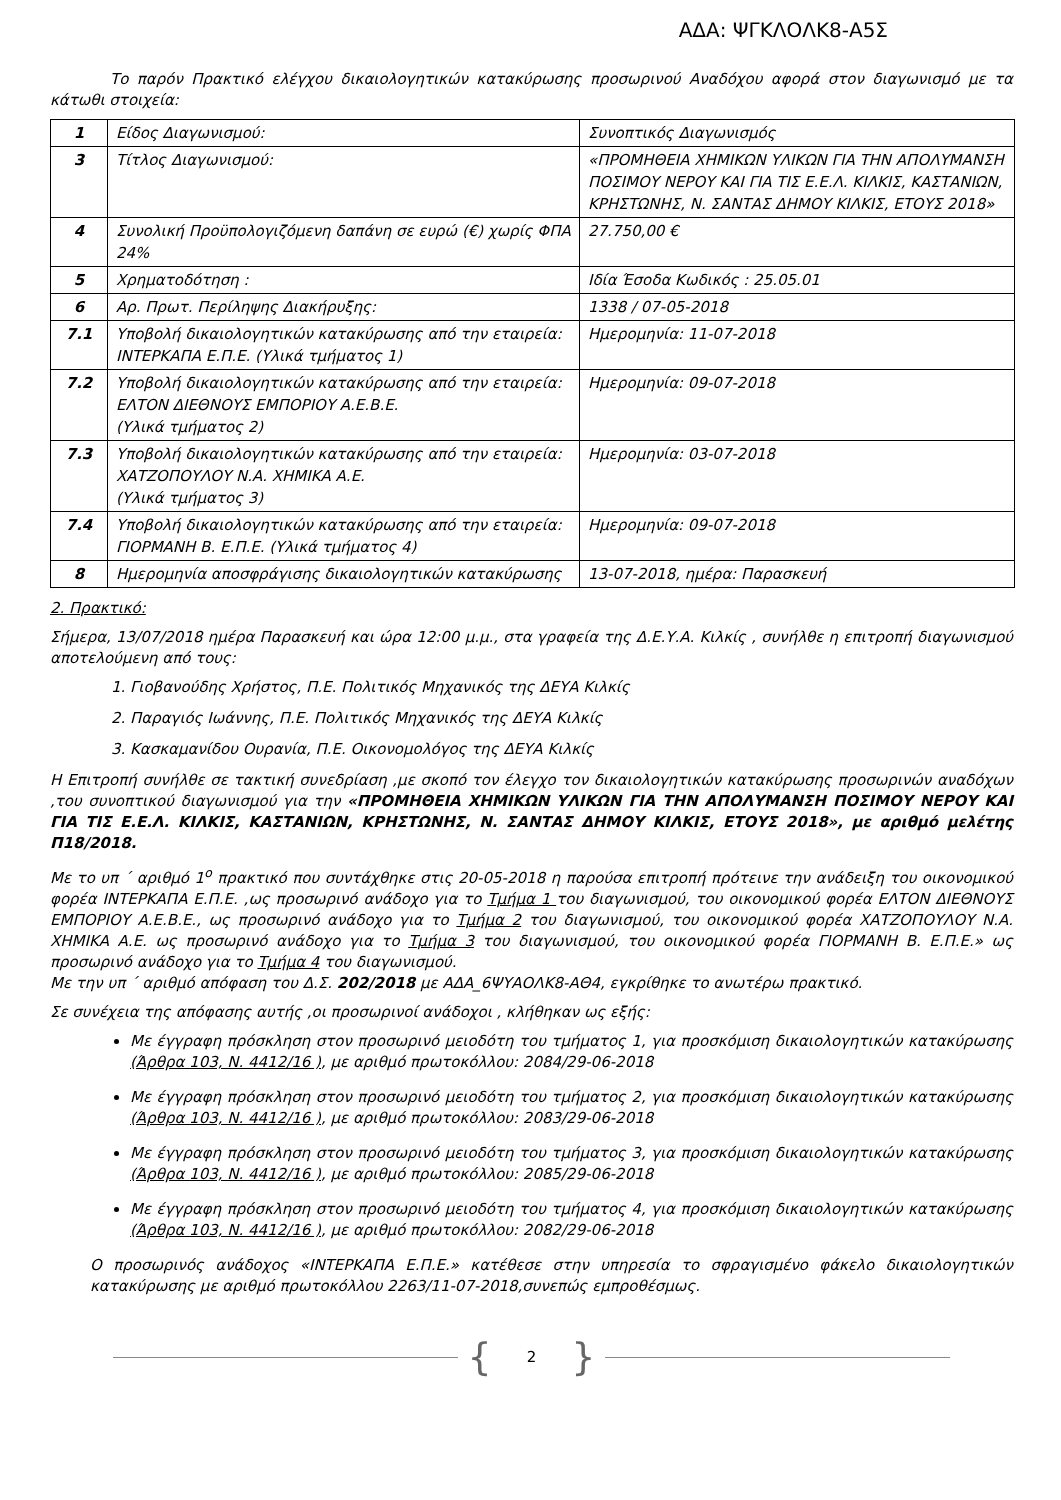ΑΔΑ: ΨΓΚΛΟΛΚ8-Α5Σ
Το παρόν Πρακτικό ελέγχου δικαιολογητικών κατακύρωσης προσωρινού Αναδόχου αφορά στον διαγωνισμό με τα κάτωθι στοιχεία:
| 1 | Είδος Διαγωνισμού: | Συνοπτικός Διαγωνισμός |
| 3 | Τίτλος Διαγωνισμού: | «ΠΡΟΜΗΘΕΙΑ ΧΗΜΙΚΩΝ ΥΛΙΚΩΝ ΓΙΑ ΤΗΝ ΑΠΟΛΥΜΑΝΣΗ ΠΟΣΙΜΟΥ ΝΕΡΟΥ ΚΑΙ ΓΙΑ ΤΙΣ Ε.Ε.Λ. ΚΙΛΚΙΣ, ΚΑΣΤΑΝΙΩΝ, ΚΡΗΣΤΩΝΗΣ, Ν. ΣΑΝΤΑΣ ΔΗΜΟΥ ΚΙΛΚΙΣ, ΕΤΟΥΣ 2018» |
| 4 | Συνολική Προϋπολογιζόμενη δαπάνη σε ευρώ (€) χωρίς ΦΠΑ 24% | 27.750,00 € |
| 5 | Χρηματοδότηση : | Ιδία Έσοδα Κωδικός : 25.05.01 |
| 6 | Αρ. Πρωτ. Περίληψης Διακήρυξης: | 1338 / 07-05-2018 |
| 7.1 | Υποβολή δικαιολογητικών κατακύρωσης από την εταιρεία: ΙΝΤΕΡΚΑΠΑ Ε.Π.Ε. (Υλικά τμήματος 1) | Ημερομηνία: 11-07-2018 |
| 7.2 | Υποβολή δικαιολογητικών κατακύρωσης από την εταιρεία: ΕΛΤΟΝ ΔΙΕΘΝΟΥΣ ΕΜΠΟΡΙΟΥ Α.Ε.Β.Ε. (Υλικά τμήματος 2) | Ημερομηνία: 09-07-2018 |
| 7.3 | Υποβολή δικαιολογητικών κατακύρωσης από την εταιρεία: ΧΑΤΖΟΠΟΥΛΟΥ Ν.Α. ΧΗΜΙΚΑ Α.Ε. (Υλικά τμήματος 3) | Ημερομηνία: 03-07-2018 |
| 7.4 | Υποβολή δικαιολογητικών κατακύρωσης από την εταιρεία: ΓΙΟΡΜΑΝΗ Β. Ε.Π.Ε. (Υλικά τμήματος 4) | Ημερομηνία: 09-07-2018 |
| 8 | Ημερομηνία αποσφράγισης δικαιολογητικών κατακύρωσης | 13-07-2018, ημέρα: Παρασκευή |
2. Πρακτικό:
Σήμερα, 13/07/2018 ημέρα Παρασκευή και ώρα 12:00 μ.μ., στα γραφεία της Δ.Ε.Υ.Α. Κιλκίς , συνήλθε η επιτροπή διαγωνισμού αποτελούμενη από τους:
1. Γιοβανούδης Χρήστος, Π.Ε. Πολιτικός Μηχανικός της ΔΕΥΑ Κιλκίς
2. Παραγιός Ιωάννης, Π.Ε. Πολιτικός Μηχανικός της ΔΕΥΑ Κιλκίς
3. Κασκαμανίδου Ουρανία, Π.Ε. Οικονομολόγος της ΔΕΥΑ Κιλκίς
Η Επιτροπή συνήλθε σε τακτική συνεδρίαση ,με σκοπό τον έλεγχο τον δικαιολογητικών κατακύρωσης προσωρινών αναδόχων ,του συνοπτικού διαγωνισμού για την «ΠΡΟΜΗΘΕΙΑ ΧΗΜΙΚΩΝ ΥΛΙΚΩΝ ΓΙΑ ΤΗΝ ΑΠΟΛΥΜΑΝΣΗ ΠΟΣΙΜΟΥ ΝΕΡΟΥ ΚΑΙ ΓΙΑ ΤΙΣ Ε.Ε.Λ. ΚΙΛΚΙΣ, ΚΑΣΤΑΝΙΩΝ, ΚΡΗΣΤΩΝΗΣ, Ν. ΣΑΝΤΑΣ ΔΗΜΟΥ ΚΙΛΚΙΣ, ΕΤΟΥΣ 2018», με αριθμό μελέτης Π18/2018.
Με το υπ ΄ αριθμό 1<sup>ο</sup> πρακτικό που συντάχθηκε στις 20-05-2018 η παρούσα επιτροπή πρότεινε την ανάδειξη του οικονομικού φορέα ΙΝΤΕΡΚΑΠΑ Ε.Π.Ε. ,ως προσωρινό ανάδοχο για το Τμήμα 1 του διαγωνισμού, του οικονομικού φορέα ΕΛΤΟΝ ΔΙΕΘΝΟΥΣ ΕΜΠΟΡΙΟΥ Α.Ε.Β.Ε., ως προσωρινό ανάδοχο για το Τμήμα 2 του διαγωνισμού, του οικονομικού φορέα ΧΑΤΖΟΠΟΥΛΟΥ Ν.Α. ΧΗΜΙΚΑ Α.Ε. ως προσωρινό ανάδοχο για το Τμήμα 3 του διαγωνισμού, του οικονομικού φορέα ΓΙΟΡΜΑΝΗ Β. Ε.Π.Ε.» ως προσωρινό ανάδοχο για το Τμήμα 4 του διαγωνισμού.
Με την υπ ΄ αριθμό απόφαση του Δ.Σ. 202/2018 με ΑΔΑ_6ΨΥΑΟΛΚ8-ΑΘ4, εγκρίθηκε το ανωτέρω πρακτικό.
Σε συνέχεια της απόφασης αυτής ,οι προσωρινοί ανάδοχοι , κλήθηκαν ως εξής:
Με έγγραφη πρόσκληση στον προσωρινό μειοδότη του τμήματος 1, για προσκόμιση δικαιολογητικών κατακύρωσης (Άρθρα 103, Ν. 4412/16 ), με αριθμό πρωτοκόλλου: 2084/29-06-2018
Με έγγραφη πρόσκληση στον προσωρινό μειοδότη του τμήματος 2, για προσκόμιση δικαιολογητικών κατακύρωσης (Άρθρα 103, Ν. 4412/16 ), με αριθμό πρωτοκόλλου: 2083/29-06-2018
Με έγγραφη πρόσκληση στον προσωρινό μειοδότη του τμήματος 3, για προσκόμιση δικαιολογητικών κατακύρωσης (Άρθρα 103, Ν. 4412/16 ), με αριθμό πρωτοκόλλου: 2085/29-06-2018
Με έγγραφη πρόσκληση στον προσωρινό μειοδότη του τμήματος 4, για προσκόμιση δικαιολογητικών κατακύρωσης (Άρθρα 103, Ν. 4412/16 ), με αριθμό πρωτοκόλλου: 2082/29-06-2018
Ο προσωρινός ανάδοχος «ΙΝΤΕΡΚΑΠΑ Ε.Π.Ε.» κατέθεσε στην υπηρεσία το σφραγισμένο φάκελο δικαιολογητικών κατακύρωσης με αριθμό πρωτοκόλλου 2263/11-07-2018,συνεπώς εμπροθέσμως.
{ 2 }